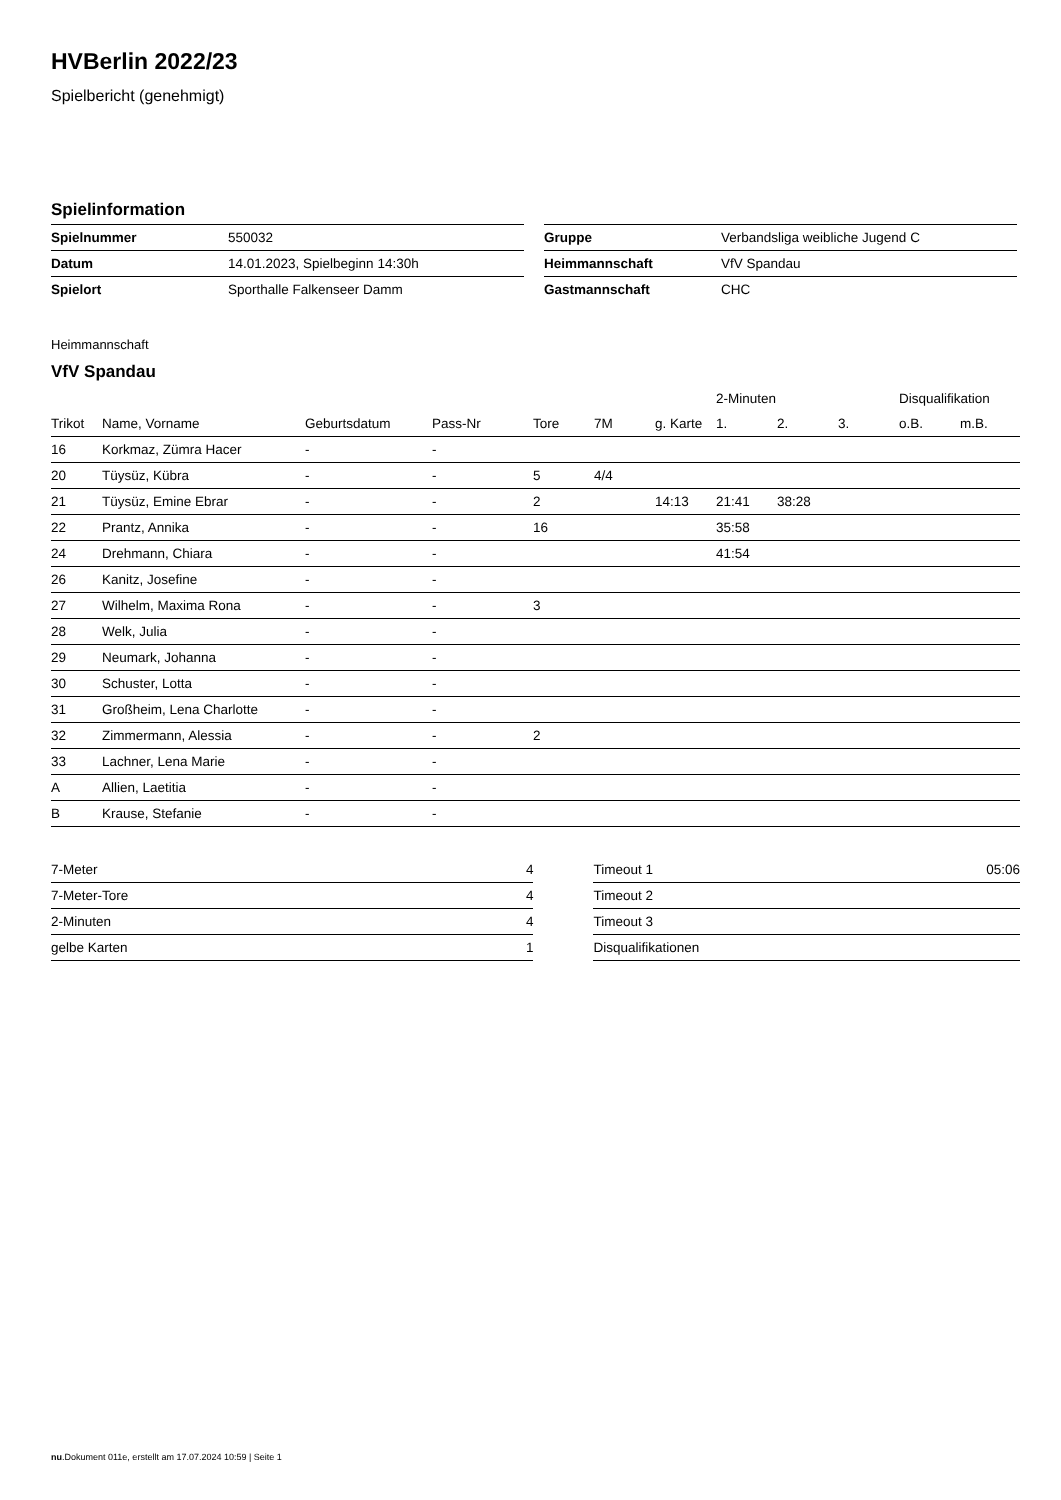HVBerlin 2022/23
Spielbericht (genehmigt)
Spielinformation
| Spielnummer | 550032 |
| Datum | 14.01.2023, Spielbeginn 14:30h |
| Spielort | Sporthalle Falkenseer Damm |
| Gruppe | Verbandsliga weibliche Jugend C |
| Heimmannschaft | VfV Spandau |
| Gastmannschaft | CHC |
Heimmannschaft
VfV Spandau
| | | | | | | | 2-Minuten | | | Disqualifikation | |
| --- | --- | --- | --- | --- | --- | --- | --- | --- | --- | --- | --- |
| Trikot | Name, Vorname | Geburtsdatum | Pass-Nr | Tore | 7M | g. Karte | 1. | 2. | 3. | o.B. | m.B. |
| 16 | Korkmaz, Zümra Hacer | - | - | | | | | | | | |
| 20 | Tüysüz, Kübra | - | - | 5 | 4/4 | | | | | | |
| 21 | Tüysüz, Emine Ebrar | - | - | 2 | | 14:13 | 21:41 | 38:28 | | | |
| 22 | Prantz, Annika | - | - | 16 | | | 35:58 | | | | |
| 24 | Drehmann, Chiara | - | - | | | | 41:54 | | | | |
| 26 | Kanitz, Josefine | - | - | | | | | | | | |
| 27 | Wilhelm, Maxima Rona | - | - | 3 | | | | | | | |
| 28 | Welk, Julia | - | - | | | | | | | | |
| 29 | Neumark, Johanna | - | - | | | | | | | | |
| 30 | Schuster, Lotta | - | - | | | | | | | | |
| 31 | Großheim, Lena Charlotte | - | - | | | | | | | | |
| 32 | Zimmermann, Alessia | - | - | 2 | | | | | | | |
| 33 | Lachner, Lena Marie | - | - | | | | | | | | |
| A | Allien, Laetitia | - | - | | | | | | | | |
| B | Krause, Stefanie | - | - | | | | | | | | |
| 7-Meter | 4 |
| 7-Meter-Tore | 4 |
| 2-Minuten | 4 |
| gelbe Karten | 1 |
| Timeout 1 | 05:06 |
| Timeout 2 | |
| Timeout 3 | |
| Disqualifikationen | |
nu.Dokument 011e, erstellt am 17.07.2024 10:59 | Seite 1